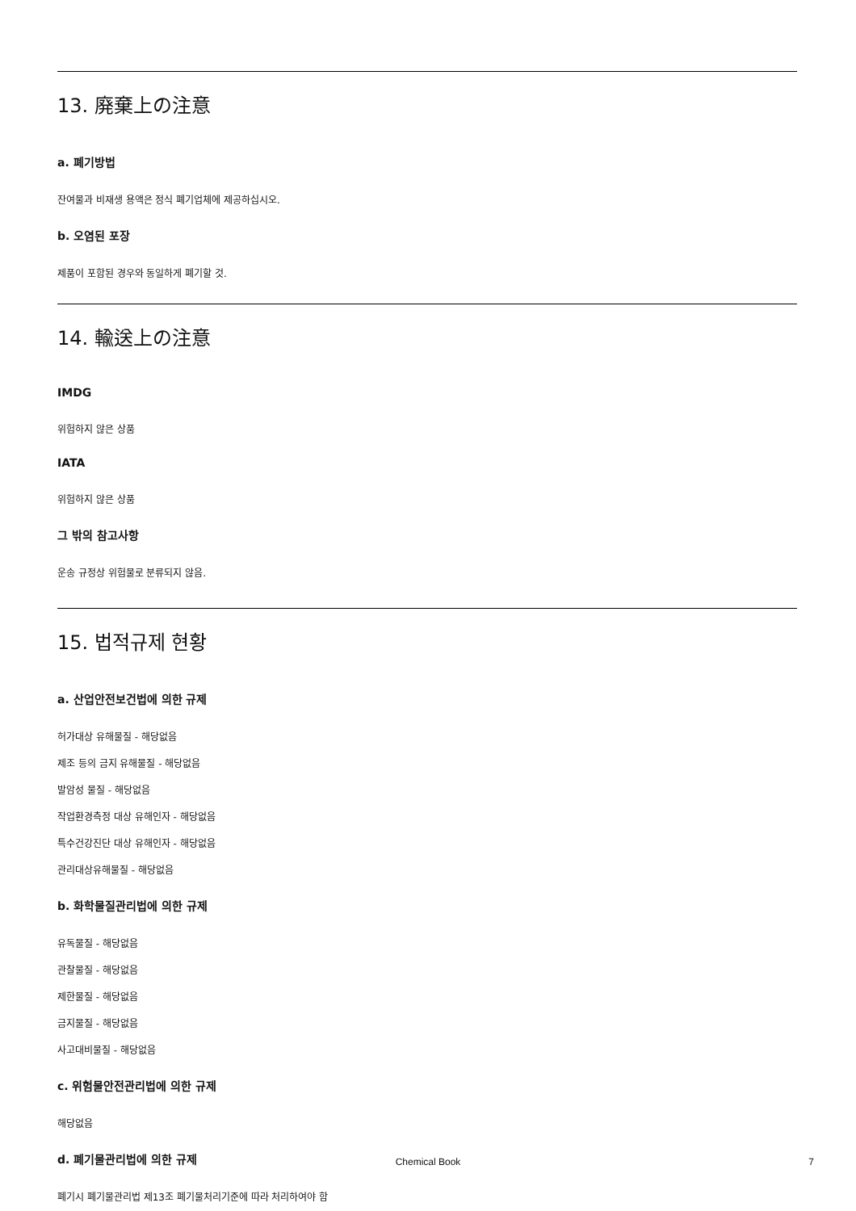13. 廃棄上の注意
a. 폐기방법
잔여물과 비재생 용액은 정식 폐기업체에 제공하십시오.
b. 오염된 포장
제품이 포함된 경우와 동일하게 폐기할 것.
14. 輸送上の注意
IMDG
위험하지 않은 상품
IATA
위험하지 않은 상품
그 밖의 참고사항
운송 규정상 위험물로 분류되지 않음.
15. 법적규제 현황
a. 산업안전보건법에 의한 규제
허가대상 유해물질 - 해당없음
제조 등의 금지 유해물질 - 해당없음
발암성 물질 - 해당없음
작업환경측정 대상 유해인자 - 해당없음
특수건강진단 대상 유해인자 - 해당없음
관리대상유해물질 - 해당없음
b. 화학물질관리법에 의한 규제
유독물질 - 해당없음
관찰물질 - 해당없음
제한물질 - 해당없음
금지물질 - 해당없음
사고대비물질 - 해당없음
c. 위험물안전관리법에 의한 규제
해당없음
d. 폐기물관리법에 의한 규제
폐기시 폐기물관리법 제13조 폐기물처리기준에 따라 처리하여야 함
Chemical Book
7